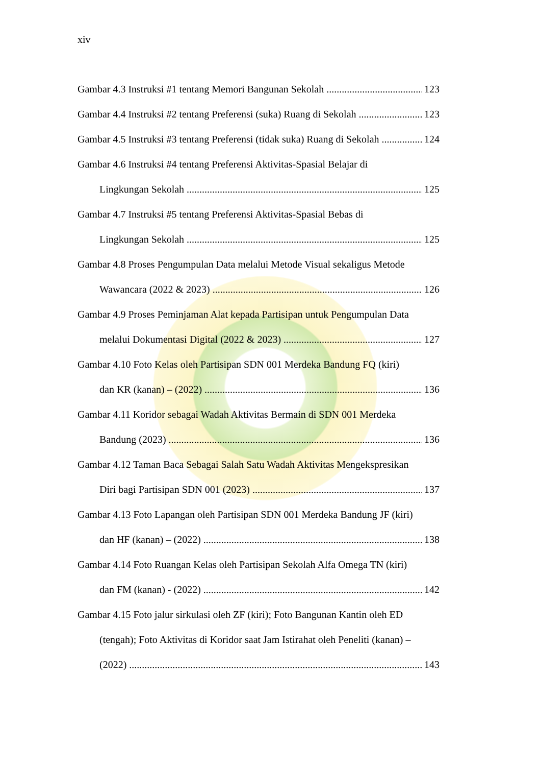xiv
Gambar 4.3 Instruksi #1 tentang Memori Bangunan Sekolah 123
Gambar 4.4 Instruksi #2 tentang Preferensi (suka) Ruang di Sekolah 123
Gambar 4.5 Instruksi #3 tentang Preferensi (tidak suka) Ruang di Sekolah 124
Gambar 4.6 Instruksi #4 tentang Preferensi Aktivitas-Spasial Belajar di
Lingkungan Sekolah 125
Gambar 4.7 Instruksi #5 tentang Preferensi Aktivitas-Spasial Bebas di
Lingkungan Sekolah 125
Gambar 4.8 Proses Pengumpulan Data melalui Metode Visual sekaligus Metode
Wawancara (2022 & 2023) 126
Gambar 4.9 Proses Peminjaman Alat kepada Partisipan untuk Pengumpulan Data
melalui Dokumentasi Digital (2022 & 2023) 127
Gambar 4.10 Foto Kelas oleh Partisipan SDN 001 Merdeka Bandung FQ (kiri)
dan KR (kanan) – (2022) 136
Gambar 4.11 Koridor sebagai Wadah Aktivitas Bermain di SDN 001 Merdeka
Bandung (2023) 136
Gambar 4.12 Taman Baca Sebagai Salah Satu Wadah Aktivitas Mengekspresikan
Diri bagi Partisipan SDN 001 (2023) 137
Gambar 4.13 Foto Lapangan oleh Partisipan SDN 001 Merdeka Bandung JF (kiri)
dan HF (kanan) – (2022) 138
Gambar 4.14 Foto Ruangan Kelas oleh Partisipan Sekolah Alfa Omega TN (kiri)
dan FM (kanan) - (2022) 142
Gambar 4.15 Foto jalur sirkulasi oleh ZF (kiri); Foto Bangunan Kantin oleh ED
(tengah); Foto Aktivitas di Koridor saat Jam Istirahat oleh Peneliti (kanan) –
(2022) 143